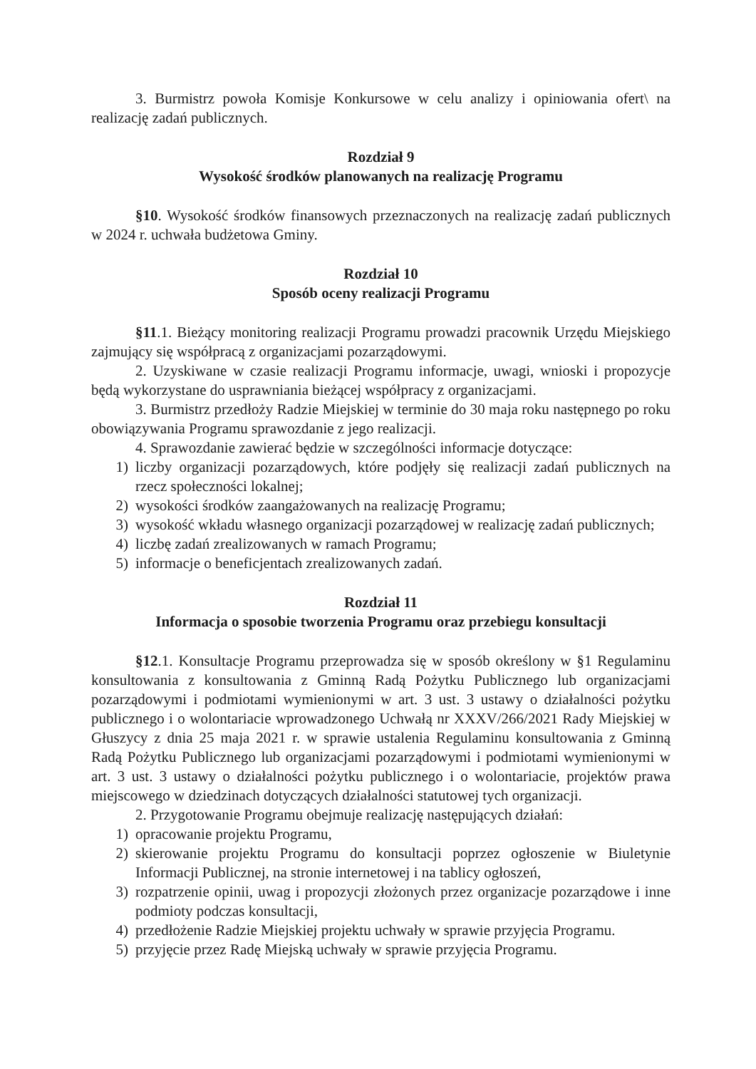3. Burmistrz powoła Komisje Konkursowe w celu analizy i opiniowania ofert\ na realizację zadań publicznych.
Rozdział 9
Wysokość środków planowanych na realizację Programu
§10. Wysokość środków finansowych przeznaczonych na realizację zadań publicznych w 2024 r. uchwała budżetowa Gminy.
Rozdział 10
Sposób oceny realizacji Programu
§11.1. Bieżący monitoring realizacji Programu prowadzi pracownik Urzędu Miejskiego zajmujący się współpracą z organizacjami pozarządowymi.
2. Uzyskiwane w czasie realizacji Programu informacje, uwagi, wnioski i propozycje będą wykorzystane do usprawniania bieżącej współpracy z organizacjami.
3. Burmistrz przedłoży Radzie Miejskiej w terminie do 30 maja roku następnego po roku obowiązywania Programu sprawozdanie z jego realizacji.
4. Sprawozdanie zawierać będzie w szczególności informacje dotyczące:
1) liczby organizacji pozarządowych, które podjęły się realizacji zadań publicznych na rzecz społeczności lokalnej;
2) wysokości środków zaangażowanych na realizację Programu;
3) wysokość wkładu własnego organizacji pozarządowej w realizację zadań publicznych;
4) liczbę zadań zrealizowanych w ramach Programu;
5) informacje o beneficjentach zrealizowanych zadań.
Rozdział 11
Informacja o sposobie tworzenia Programu oraz przebiegu konsultacji
§12.1. Konsultacje Programu przeprowadza się w sposób określony w §1 Regulaminu konsultowania z konsultowania z Gminną Radą Pożytku Publicznego lub organizacjami pozarządowymi i podmiotami wymienionymi w art. 3 ust. 3 ustawy o działalności pożytku publicznego i o wolontariacie wprowadzonego Uchwałą nr XXXV/266/2021 Rady Miejskiej w Głuszycy z dnia 25 maja 2021 r. w sprawie ustalenia Regulaminu konsultowania z Gminną Radą Pożytku Publicznego lub organizacjami pozarządowymi i podmiotami wymienionymi w art. 3 ust. 3 ustawy o działalności pożytku publicznego i o wolontariacie, projektów prawa miejscowego w dziedzinach dotyczących działalności statutowej tych organizacji.
2. Przygotowanie Programu obejmuje realizację następujących działań:
1) opracowanie projektu Programu,
2) skierowanie projektu Programu do konsultacji poprzez ogłoszenie w Biuletynie Informacji Publicznej, na stronie internetowej i na tablicy ogłoszeń,
3) rozpatrzenie opinii, uwag i propozycji złożonych przez organizacje pozarządowe i inne podmioty podczas konsultacji,
4) przedłożenie Radzie Miejskiej projektu uchwały w sprawie przyjęcia Programu.
5) przyjęcie przez Radę Miejską uchwały w sprawie przyjęcia Programu.